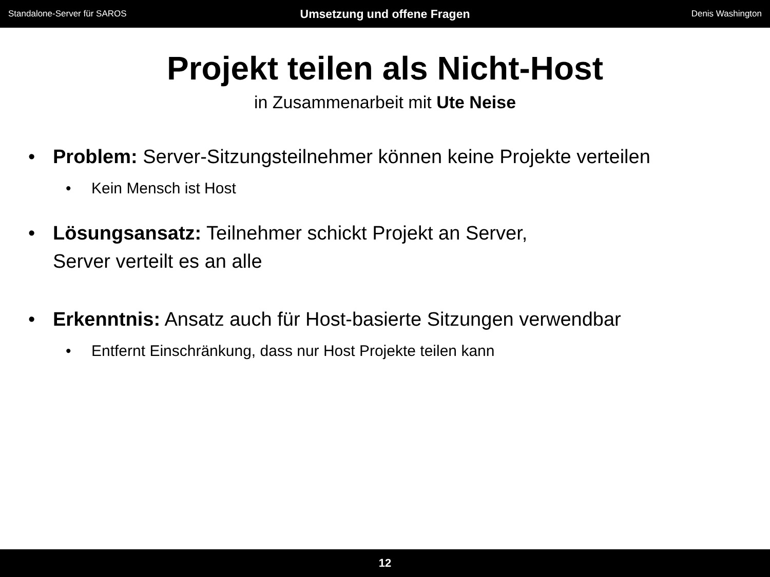Standalone-Server für SAROS
Umsetzung und offene Fragen
Denis Washington
Projekt teilen als Nicht-Host
in Zusammenarbeit mit Ute Neise
• Problem: Server-Sitzungsteilnehmer können keine Projekte verteilen
• Kein Mensch ist Host
• Lösungsansatz: Teilnehmer schickt Projekt an Server,
Server verteilt es an alle
• Erkenntnis: Ansatz auch für Host-basierte Sitzungen verwendbar
• Entfernt Einschränkung, dass nur Host Projekte teilen kann
12